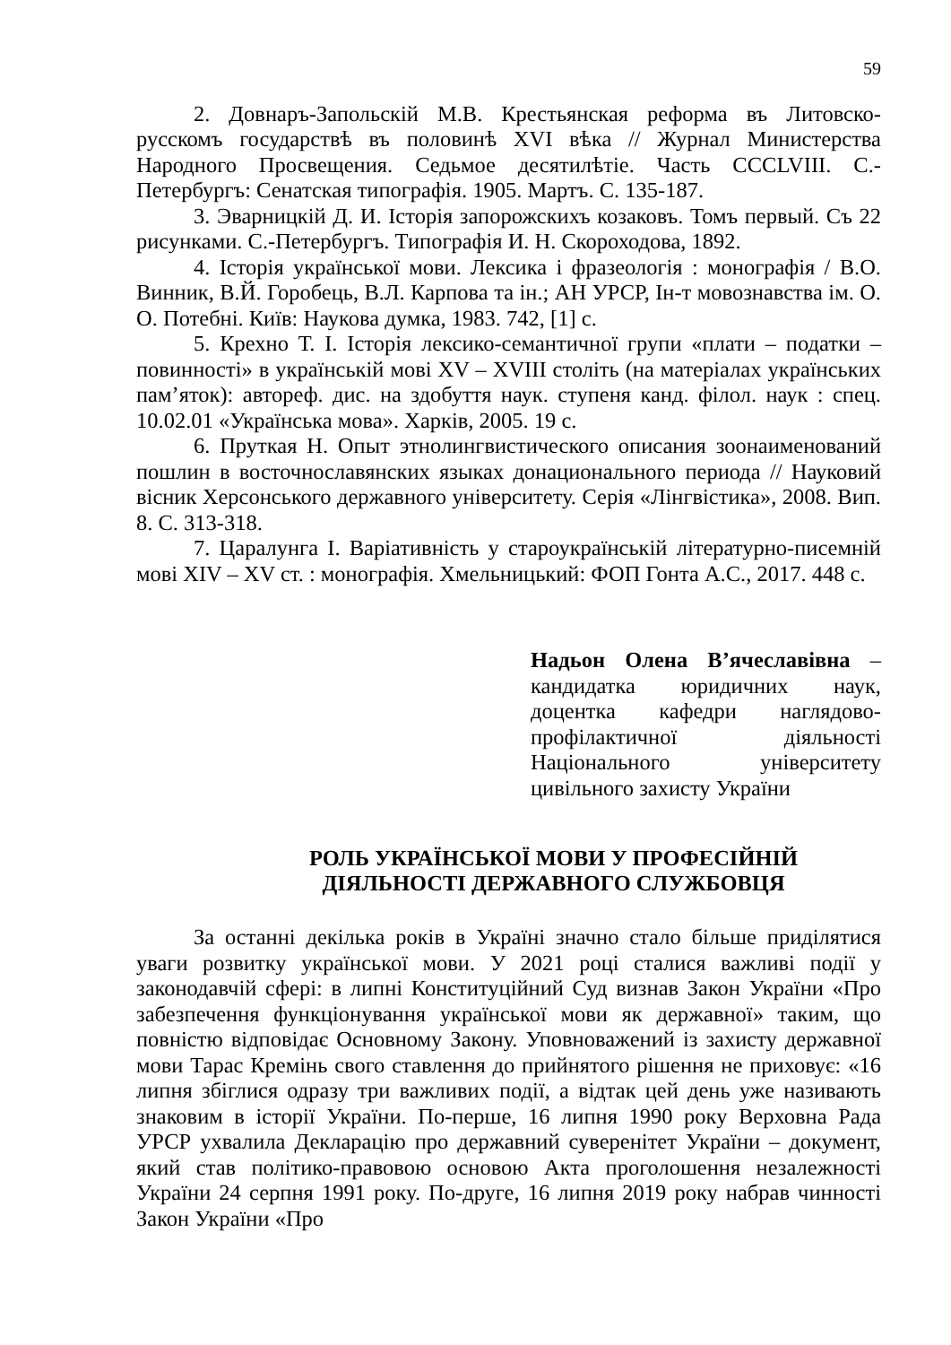59
2. Довнаръ-Запольскій М.В. Крестьянская реформа въ Литовско-русскомъ государствѣ въ половинѣ XVI вѣка // Журнал Министерства Народного Просвещения. Седьмое десятилѣтіе. Часть CCCLVIII. С.-Петербургъ: Сенатская типографія. 1905. Мартъ. С. 135-187.
3. Эварницкій Д. И. Історія запорожскихъ козаковъ. Томъ первый. Съ 22 рисунками. С.-Петербургъ. Типографія И. Н. Скороходова, 1892.
4. Історія української мови. Лексика і фразеологія : монографія / В.О. Винник, В.Й. Горобець, В.Л. Карпова та ін.; АН УРСР, Ін-т мовознавства ім. О. О. Потебні. Київ: Наукова думка, 1983. 742, [1] с.
5. Крехно Т. І. Історія лексико-семантичної групи «плати – податки – повинності» в українській мові XV – XVIII століть (на матеріалах українських пам’яток): автореф. дис. на здобуття наук. ступеня канд. філол. наук : спец. 10.02.01 «Українська мова». Харків, 2005. 19 с.
6. Пруткая Н. Опыт этнолингвистического описания зоонаименований пошлин в восточнославянских языках донационального периода // Науковий вісник Херсонського державного університету. Серія «Лінгвістика», 2008. Вип. 8. С. 313-318.
7. Царалунга І. Варіативність у староукраїнській літературно-писемній мові XIV – XV ст. : монографія. Хмельницький: ФОП Гонта А.С., 2017. 448 с.
Надьон Олена В’ячеславівна – кандидатка юридичних наук, доцентка кафедри наглядово-профілактичної діяльності Національного університету цивільного захисту України
РОЛЬ УКРАЇНСЬКОЇ МОВИ У ПРОФЕСІЙНІЙ
ДІЯЛЬНОСТІ ДЕРЖАВНОГО СЛУЖБОВЦЯ
За останні декілька років в Україні значно стало більше приділятися уваги розвитку української мови. У 2021 році сталися важливі події у законодавчій сфері: в липні Конституційний Суд визнав Закон України «Про забезпечення функціонування української мови як державної» таким, що повністю відповідає Основному Закону. Уповноважений із захисту державної мови Тарас Кремінь свого ставлення до прийнятого рішення не приховує: «16 липня збіглися одразу три важливих події, а відтак цей день уже називають знаковим в історії України. По-перше, 16 липня 1990 року Верховна Рада УРСР ухвалила Декларацію про державний суверенітет України – документ, який став політико-правовою основою Акта проголошення незалежності України 24 серпня 1991 року. По-друге, 16 липня 2019 року набрав чинності Закон України «Про